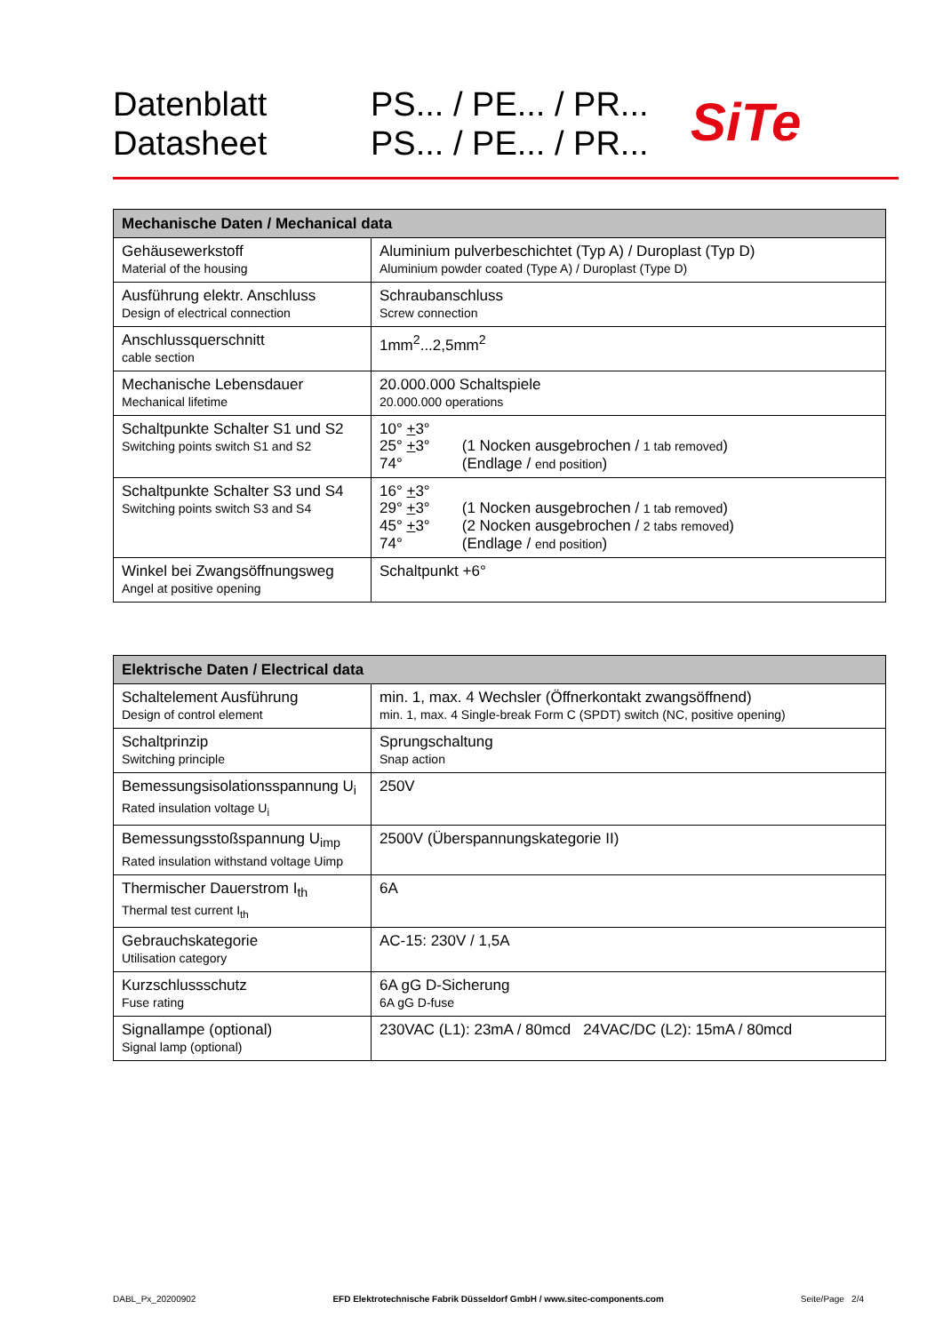Datenblatt
Datasheet
PS... / PE... / PR...
PS... / PE... / PR...
SiTe
| Mechanische Daten / Mechanical data | |
| --- | --- |
| Gehäusewerkstoff Material of the housing | Aluminium pulverbeschichtet (Typ A) / Duroplast (Typ D) Aluminium powder coated (Type A) / Duroplast (Type D) |
| Ausführung elektr. Anschluss Design of electrical connection | Schraubanschluss Screw connection |
| Anschlussquerschnitt cable section | 1mm<sup>2</sup>...2,5mm<sup>2</sup> |
| Mechanische Lebensdauer Mechanical lifetime | 20.000.000 Schaltspiele 20.000.000 operations |
| Schaltpunkte Schalter S1 und S2 Switching points switch S1 and S2 | 10° + 3° 25° + 3° (1 Nocken ausgebrochen / 1 tab removed ) 74° (Endlage / end position ) |
| Schaltpunkte Schalter S3 und S4 Switching points switch S3 and S4 | 16° + 3° 29° + 3° (1 Nocken ausgebrochen / 1 tab removed ) 45° + 3° (2 Nocken ausgebrochen / 2 tabs removed ) 74° (Endlage / end position ) |
| Winkel bei Zwangsöffnungsweg Angel at positive opening | Schaltpunkt +6° |
| Elektrische Daten / Electrical data | |
| --- | --- |
| Schaltelement Ausführung Design of control element | min. 1, max. 4 Wechsler (Öffnerkontakt zwangsöffnend) min. 1, max. 4 Single-break Form C (SPDT) switch (NC, positive opening) |
| Schaltprinzip Switching principle | Sprungschaltung Snap action |
| Bemessungsisolationsspannung U<sub>i</sub> Rated insulation voltage U<sub>i</sub> | 250V |
| Bemessungsstoßspannung U<sub>imp</sub> Rated insulation withstand voltage Uimp | 2500V (Überspannungskategorie II) |
| Thermischer Dauerstrom I<sub>th</sub> Thermal test current I<sub>th</sub> | 6A |
| Gebrauchskategorie Utilisation category | AC-15: 230V / 1,5A |
| Kurzschlussschutz Fuse rating | 6A gG D-Sicherung 6A gG D-fuse |
| Signallampe (optional) Signal lamp (optional) | 230VAC (L1): 23mA / 80mcd 24VAC/DC (L2): 15mA / 80mcd |
DABL_Px_20200902 EFD Elektrotechnische Fabrik Düsseldorf GmbH / www.sitec-components.com Seite/Page 2/4